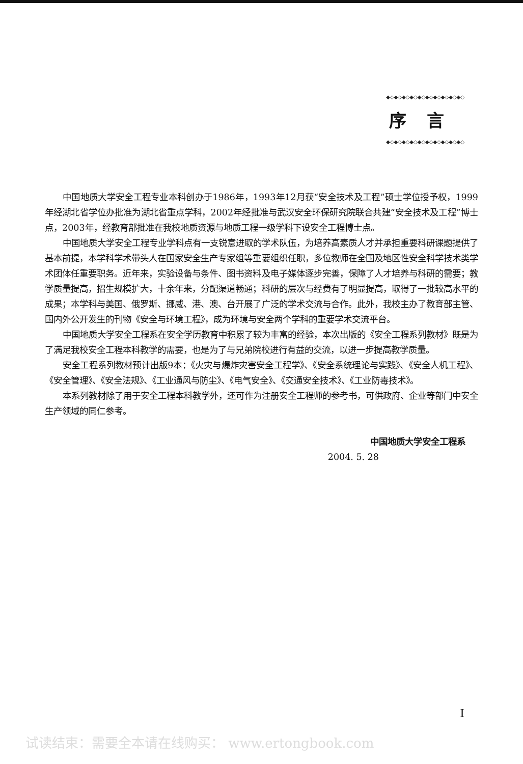◆◇◆◇◆◇◆◇◆◇◆◇◆◇◆◇◆◇◆◇
序言
◆◇◆◇◆◇◆◇◆◇◆◇◆◇◆◇◆◇◆◇
中国地质大学安全工程专业本科创办于1986年，1993年12月获“安全技术及工程”硕士学位授予权，1999年经湖北省学位办批准为湖北省重点学科，2002年经批准与武汉安全环保研究院联合共建“安全技术及工程”博士点，2003年，经教育部批准在我校地质资源与地质工程一级学科下设安全工程博士点。
中国地质大学安全工程专业学科点有一支锐意进取的学术队伍，为培养高素质人才并承担重要科研课题提供了基本前提，本学科学术带头人在国家安全生产专家组等重要组织任职，多位教师在全国及地区性安全科学技术类学术团体任重要职务。近年来，实验设备与条件、图书资料及电子媒体逐步完善，保障了人才培养与科研的需要；教学质量提高，招生规模扩大，十余年来，分配渠道畅通；科研的层次与经费有了明显提高，取得了一批较高水平的成果；本学科与美国、俄罗斯、挪威、港、澳、台开展了广泛的学术交流与合作。此外，我校主办了教育部主管、国内外公开发生的刊物《安全与环境工程》，成为环境与安全两个学科的重要学术交流平台。
中国地质大学安全工程系在安全学历教育中积累了较为丰富的经验，本次出版的《安全工程系列教材》既是为了满足我校安全工程本科教学的需要，也是为了与兄弟院校进行有益的交流，以进一步提高教学质量。
安全工程系列教材预计出版9本：《火灾与爆炸灾害安全工程学》、《安全系统理论与实践》、《安全人机工程》、《安全管理》、《安全法规》、《工业通风与防尘》、《电气安全》、《交通安全技术》、《工业防毒技术》。
本系列教材除了用于安全工程本科教学外，还可作为注册安全工程师的参考书，可供政府、企业等部门中安全生产领域的同仁参考。
中国地质大学安全工程系
2004. 5. 28
I
试读结束：需要全本请在线购买： www.ertongbook.com